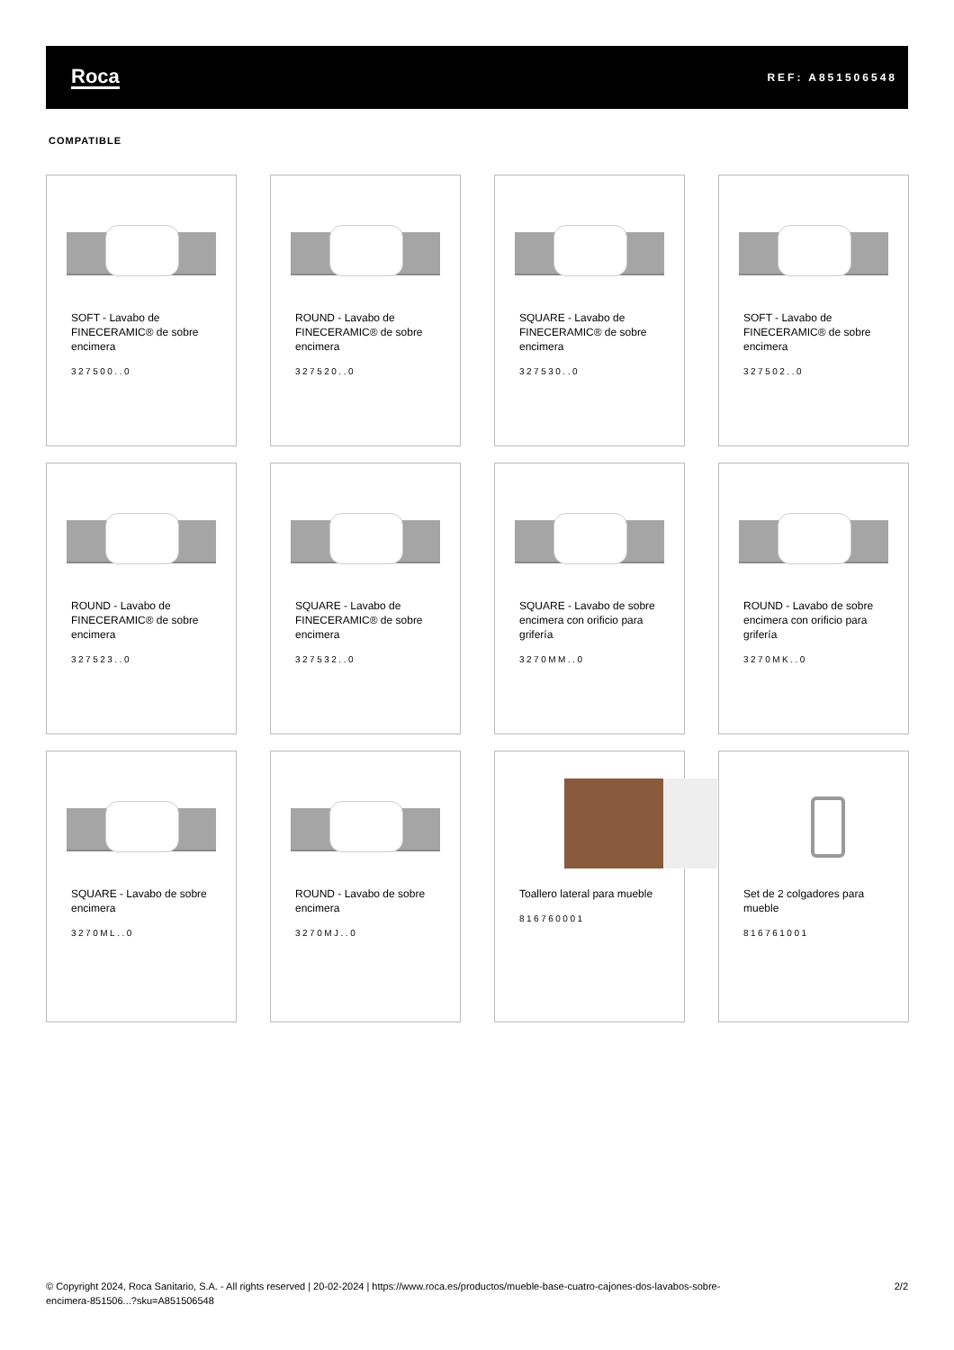Roca REF: A851506548
COMPATIBLE
SOFT - Lavabo de FINECERAMIC® de sobre encimera
327500..0
ROUND - Lavabo de FINECERAMIC® de sobre encimera
327520..0
SQUARE - Lavabo de FINECERAMIC® de sobre encimera
327530..0
SOFT - Lavabo de FINECERAMIC® de sobre encimera
327502..0
ROUND - Lavabo de FINECERAMIC® de sobre encimera
327523..0
SQUARE - Lavabo de FINECERAMIC® de sobre encimera
327532..0
SQUARE - Lavabo de sobre encimera con orificio para grifería
3270MM..0
ROUND - Lavabo de sobre encimera con orificio para grifería
3270MK..0
SQUARE - Lavabo de sobre encimera
3270ML..0
ROUND - Lavabo de sobre encimera
3270MJ..0
Toallero lateral para mueble
816760001
Set de 2 colgadores para mueble
816761001
© Copyright 2024, Roca Sanitario, S.A. - All rights reserved | 20-02-2024 | https://www.roca.es/productos/mueble-base-cuatro-cajones-dos-lavabos-sobre-
encimera-851506...?sku=A851506548 2/2